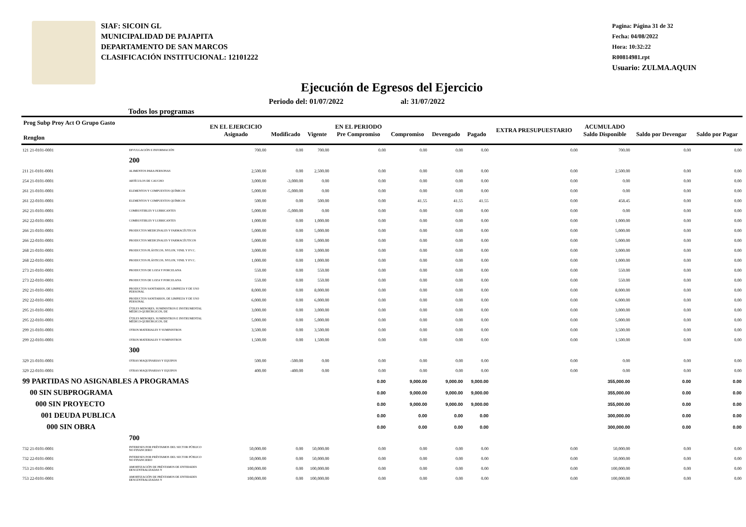SIAF: SICOIN GL
MUNICIPALIDAD DE PAJAPITA
DEPARTAMENTO DE SAN MARCOS
CLASIFICACIÓN INSTITUCIONAL: 12101222
Pagina: Página 31 de 32
Fecha: 04/08/2022
Hora: 10:32:22
R00814981.rpt
Usuario: ZULMA.AQUIN
Ejecución de Egresos del Ejercicio
Todos los programas Periodo del: 01/07/2022 al: 31/07/2022
| Prog Subp Proy Act O Grupo Gasto Renglon | | EN EL EJERCICIO Asignado | Modificado | Vigente | EN EL PERIODO Pre Compromiso | Compromiso | Devengado | Pagado | EXTRA PRESUPUESTARIO | ACUMULADO Saldo Disponible | Saldo por Devengar | Saldo por Pagar |
| --- | --- | --- | --- | --- | --- | --- | --- | --- | --- | --- | --- | --- |
| 121 21-0101-0001 | DIVULGACIÓN E INFORMACIÓN | 700.00 | 0.00 | 700.00 | 0.00 | 0.00 | 0.00 | 0.00 | 0.00 | 700.00 | 0.00 | 0.00 |
| | 200 | | | | | | | | | | | |
| 211 21-0101-0001 | ALIMENTOS PARA PERSONAS | 2,500.00 | 0.00 | 2,500.00 | 0.00 | 0.00 | 0.00 | 0.00 | 0.00 | 2,500.00 | 0.00 | 0.00 |
| 254 21-0101-0001 | ARTÍCULOS DE CAUCHO | 3,000.00 | -3,000.00 | 0.00 | 0.00 | 0.00 | 0.00 | 0.00 | 0.00 | 0.00 | 0.00 | 0.00 |
| 261 21-0101-0001 | ELEMENTOS Y COMPUESTOS QUÍMICOS | 5,000.00 | -5,000.00 | 0.00 | 0.00 | 0.00 | 0.00 | 0.00 | 0.00 | 0.00 | 0.00 | 0.00 |
| 261 22-0101-0001 | ELEMENTOS Y COMPUESTOS QUÍMICOS | 500.00 | 0.00 | 500.00 | 0.00 | 41.55 | 41.55 | 41.55 | 0.00 | 458.45 | 0.00 | 0.00 |
| 262 21-0101-0001 | COMBUSTIBLES Y LUBRICANTES | 5,000.00 | -5,000.00 | 0.00 | 0.00 | 0.00 | 0.00 | 0.00 | 0.00 | 0.00 | 0.00 | 0.00 |
| 262 22-0101-0001 | COMBUSTIBLES Y LUBRICANTES | 1,000.00 | 0.00 | 1,000.00 | 0.00 | 0.00 | 0.00 | 0.00 | 0.00 | 1,000.00 | 0.00 | 0.00 |
| 266 21-0101-0001 | PRODUCTOS MEDICINALES Y FARMACÉUTICOS | 5,000.00 | 0.00 | 5,000.00 | 0.00 | 0.00 | 0.00 | 0.00 | 0.00 | 5,000.00 | 0.00 | 0.00 |
| 266 22-0101-0001 | PRODUCTOS MEDICINALES Y FARMACÉUTICOS | 5,000.00 | 0.00 | 5,000.00 | 0.00 | 0.00 | 0.00 | 0.00 | 0.00 | 5,000.00 | 0.00 | 0.00 |
| 268 21-0101-0001 | PRODUCTOS PLÁSTICOS, NYLON, VINIL Y P.V.C. | 3,000.00 | 0.00 | 3,000.00 | 0.00 | 0.00 | 0.00 | 0.00 | 0.00 | 3,000.00 | 0.00 | 0.00 |
| 268 22-0101-0001 | PRODUCTOS PLÁSTICOS, NYLON, VINIL Y P.V.C. | 1,000.00 | 0.00 | 1,000.00 | 0.00 | 0.00 | 0.00 | 0.00 | 0.00 | 1,000.00 | 0.00 | 0.00 |
| 273 21-0101-0001 | PRODUCTOS DE LOZA Y PORCELANA | 550.00 | 0.00 | 550.00 | 0.00 | 0.00 | 0.00 | 0.00 | 0.00 | 550.00 | 0.00 | 0.00 |
| 273 22-0101-0001 | PRODUCTOS DE LOZA Y PORCELANA | 550.00 | 0.00 | 550.00 | 0.00 | 0.00 | 0.00 | 0.00 | 0.00 | 550.00 | 0.00 | 0.00 |
| 292 21-0101-0001 | PRODUCTOS SANITARIOS, DE LIMPIEZA Y DE USO PERSONAL | 8,000.00 | 0.00 | 8,000.00 | 0.00 | 0.00 | 0.00 | 0.00 | 0.00 | 8,000.00 | 0.00 | 0.00 |
| 292 22-0101-0001 | PRODUCTOS SANITARIOS, DE LIMPIEZA Y DE USO PERSONAL | 6,000.00 | 0.00 | 6,000.00 | 0.00 | 0.00 | 0.00 | 0.00 | 0.00 | 6,000.00 | 0.00 | 0.00 |
| 295 21-0101-0001 | ÚTILES MENORES, SUMINISTROS E INSTRUMENTAL MÉDICO-QUIRÚRGICOS, DE | 3,000.00 | 0.00 | 3,000.00 | 0.00 | 0.00 | 0.00 | 0.00 | 0.00 | 3,000.00 | 0.00 | 0.00 |
| 295 22-0101-0001 | ÚTILES MENORES, SUMINISTROS E INSTRUMENTAL MÉDICO-QUIRÚRGICOS, DE | 5,000.00 | 0.00 | 5,000.00 | 0.00 | 0.00 | 0.00 | 0.00 | 0.00 | 5,000.00 | 0.00 | 0.00 |
| 299 21-0101-0001 | OTROS MATERIALES Y SUMINISTROS | 3,500.00 | 0.00 | 3,500.00 | 0.00 | 0.00 | 0.00 | 0.00 | 0.00 | 3,500.00 | 0.00 | 0.00 |
| 299 22-0101-0001 | OTROS MATERIALES Y SUMINISTROS | 1,500.00 | 0.00 | 1,500.00 | 0.00 | 0.00 | 0.00 | 0.00 | 0.00 | 1,500.00 | 0.00 | 0.00 |
| | 300 | | | | | | | | | | | |
| 329 21-0101-0001 | OTRAS MAQUINARIAS Y EQUIPOS | 500.00 | -500.00 | 0.00 | 0.00 | 0.00 | 0.00 | 0.00 | 0.00 | 0.00 | 0.00 | 0.00 |
| 329 22-0101-0001 | OTRAS MAQUINARIAS Y EQUIPOS | 400.00 | -400.00 | 0.00 | 0.00 | 0.00 | 0.00 | 0.00 | 0.00 | 0.00 | 0.00 | 0.00 |
| 99 PARTIDAS NO ASIGNABLES A PROGRAMAS | | | | | 0.00 | 9,000.00 | 9,000.00 | 9,000.00 | | 355,000.00 | 0.00 | 0.00 |
| 00 SIN SUBPROGRAMA | | | | | 0.00 | 9,000.00 | 9,000.00 | 9,000.00 | | 355,000.00 | 0.00 | 0.00 |
| 000 SIN PROYECTO | | | | | 0.00 | 9,000.00 | 9,000.00 | 9,000.00 | | 355,000.00 | 0.00 | 0.00 |
| 001 DEUDA PUBLICA | | | | | 0.00 | 0.00 | 0.00 | 0.00 | | 300,000.00 | 0.00 | 0.00 |
| 000 SIN OBRA | | | | | 0.00 | 0.00 | 0.00 | 0.00 | | 300,000.00 | 0.00 | 0.00 |
| | 700 | | | | | | | | | | | |
| 732 21-0101-0001 | INTERESES POR PRÉSTAMOS DEL SECTOR PÚBLICO NO FINANCIERO | 50,000.00 | 0.00 | 50,000.00 | 0.00 | 0.00 | 0.00 | 0.00 | 0.00 | 50,000.00 | 0.00 | 0.00 |
| 732 22-0101-0001 | INTERESES POR PRÉSTAMOS DEL SECTOR PÚBLICO NO FINANCIERO | 50,000.00 | 0.00 | 50,000.00 | 0.00 | 0.00 | 0.00 | 0.00 | 0.00 | 50,000.00 | 0.00 | 0.00 |
| 753 21-0101-0001 | AMORTIZACIÓN DE PRÉSTAMOS DE ENTIDADES DESCENTRALIZADAS Y | 100,000.00 | 0.00 | 100,000.00 | 0.00 | 0.00 | 0.00 | 0.00 | 0.00 | 100,000.00 | 0.00 | 0.00 |
| 753 22-0101-0001 | AMORTIZACIÓN DE PRÉSTAMOS DE ENTIDADES DESCENTRALIZADAS Y | 100,000.00 | 0.00 | 100,000.00 | 0.00 | 0.00 | 0.00 | 0.00 | 0.00 | 100,000.00 | 0.00 | 0.00 |